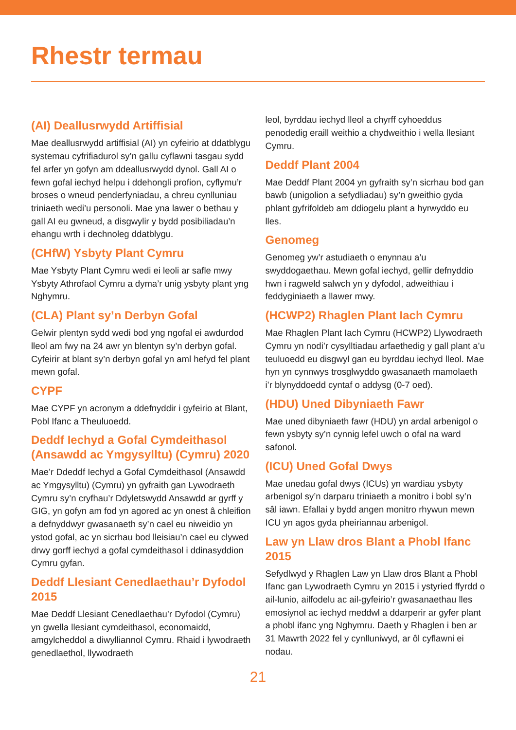Rhestr termau
(AI) Deallusrwydd Artiffisial
Mae deallusrwydd artiffisial (AI) yn cyfeirio at ddatblygu systemau cyfrifiadurol sy’n gallu cyflawni tasgau sydd fel arfer yn gofyn am ddeallusrwydd dynol. Gall AI o fewn gofal iechyd helpu i ddehongli profion, cyflymu’r broses o wneud penderfyniadau, a chreu cynlluniau triniaeth wedi’u personoli. Mae yna lawer o bethau y gall AI eu gwneud, a disgwylir y bydd posibiliadau’n ehangu wrth i dechnoleg ddatblygu.
(CHfW) Ysbyty Plant Cymru
Mae Ysbyty Plant Cymru wedi ei leoli ar safle mwy Ysbyty Athrofaol Cymru a dyma’r unig ysbyty plant yng Nghymru.
(CLA) Plant sy’n Derbyn Gofal
Gelwir plentyn sydd wedi bod yng ngofal ei awdurdod lleol am fwy na 24 awr yn blentyn sy’n derbyn gofal. Cyfeirir at blant sy’n derbyn gofal yn aml hefyd fel plant mewn gofal.
CYPF
Mae CYPF yn acronym a ddefnyddir i gyfeirio at Blant, Pobl Ifanc a Theuluoedd.
Deddf Iechyd a Gofal Cymdeithasol (Ansawdd ac Ymgysylltu) (Cymru) 2020
Mae’r Ddeddf Iechyd a Gofal Cymdeithasol (Ansawdd ac Ymgysylltu) (Cymru) yn gyfraith gan Lywodraeth Cymru sy’n cryfhau’r Ddyletswydd Ansawdd ar gyrff y GIG, yn gofyn am fod yn agored ac yn onest â chleifion a defnyddwyr gwasanaeth sy’n cael eu niweidio yn ystod gofal, ac yn sicrhau bod lleisiau’n cael eu clywed drwy gorff iechyd a gofal cymdeithasol i ddinasyddion Cymru gyfan.
Deddf Llesiant Cenedlaethau’r Dyfodol 2015
Mae Deddf Llesiant Cenedlaethau’r Dyfodol (Cymru) yn gwella llesiant cymdeithasol, economaidd, amgylcheddol a diwylliannol Cymru. Rhaid i lywodraeth genedlaethol, llywodraeth
leol, byrddau iechyd lleol a chyrff cyhoeddus penodedig eraill weithio a chydweithio i wella llesiant Cymru.
Deddf Plant 2004
Mae Deddf Plant 2004 yn gyfraith sy’n sicrhau bod gan bawb (unigolion a sefydliadau) sy’n gweithio gyda phlant gyfrifoldeb am ddiogelu plant a hyrwyddo eu lles.
Genomeg
Genomeg yw’r astudiaeth o enynnau a’u swyddogaethau. Mewn gofal iechyd, gellir defnyddio hwn i ragweld salwch yn y dyfodol, adweithiau i feddyginiaeth a llawer mwy.
(HCWP2) Rhaglen Plant Iach Cymru
Mae Rhaglen Plant Iach Cymru (HCWP2) Llywodraeth Cymru yn nodi’r cysylltiadau arfaethedig y gall plant a’u teuluoedd eu disgwyl gan eu byrddau iechyd lleol. Mae hyn yn cynnwys trosglwyddo gwasanaeth mamolaeth i’r blynyddoedd cyntaf o addysg (0-7 oed).
(HDU) Uned Dibyniaeth Fawr
Mae uned dibyniaeth fawr (HDU) yn ardal arbenigol o fewn ysbyty sy’n cynnig lefel uwch o ofal na ward safonol.
(ICU) Uned Gofal Dwys
Mae unedau gofal dwys (ICUs) yn wardiau ysbyty arbenigol sy’n darparu triniaeth a monitro i bobl sy’n sâl iawn. Efallai y bydd angen monitro rhywun mewn ICU yn agos gyda pheiriannau arbenigol.
Law yn Llaw dros Blant a Phobl Ifanc 2015
Sefydlwyd y Rhaglen Law yn Llaw dros Blant a Phobl Ifanc gan Lywodraeth Cymru yn 2015 i ystyried ffyrdd o ail-lunio, ailfodelu ac ail-gyfeirio’r gwasanaethau lles emosiynol ac iechyd meddwl a ddarperir ar gyfer plant a phobl ifanc yng Nghymru. Daeth y Rhaglen i ben ar 31 Mawrth 2022 fel y cynlluniwyd, ar ôl cyflawni ei nodau.
21